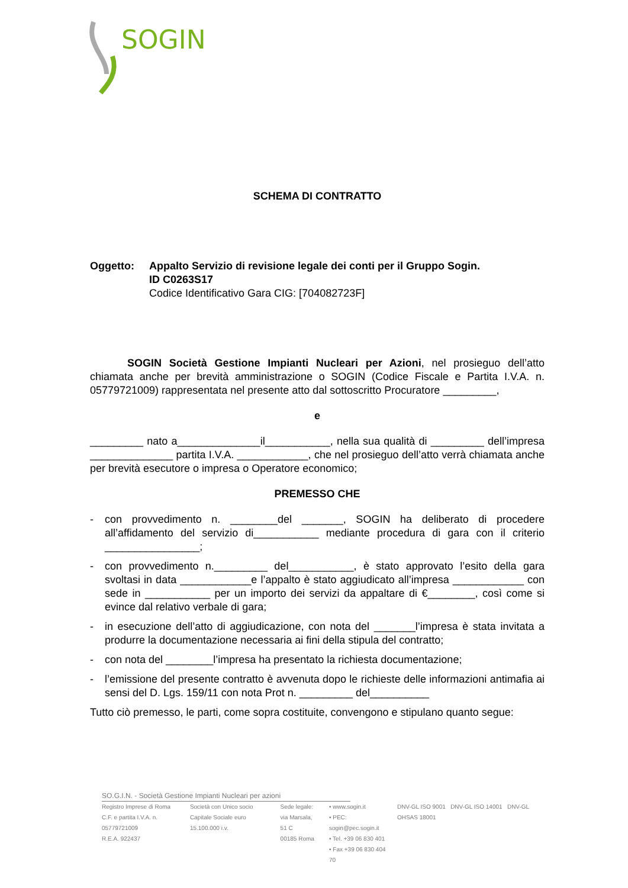SOGIN
SCHEMA DI CONTRATTO
Oggetto: Appalto Servizio di revisione legale dei conti per il Gruppo Sogin.
ID C0263S17
Codice Identificativo Gara CIG: [704082723F]
SOGIN Società Gestione Impianti Nucleari per Azioni, nel prosieguo dell’atto chiamata anche per brevità amministrazione o SOGIN (Codice Fiscale e Partita I.V.A. n. 05779721009) rappresentata nel presente atto dal sottoscritto Procuratore _________,
e
_________ nato a______________il___________, nella sua qualità di _________ dell’impresa ______________ partita I.V.A. ____________, che nel prosieguo dell’atto verrà chiamata anche per brevità esecutore o impresa o Operatore economico;
PREMESSO CHE
- con provvedimento n. ________del _______, SOGIN ha deliberato di procedere all’affidamento del servizio di___________ mediante procedura di gara con il criterio ________________;
- con provvedimento n._________ del___________, è stato approvato l’esito della gara svoltasi in data ____________e l’appalto è stato aggiudicato all’impresa ____________ con sede in ___________ per un importo dei servizi da appaltare di €________, così come si evince dal relativo verbale di gara;
- in esecuzione dell’atto di aggiudicazione, con nota del _______l’impresa è stata invitata a produrre la documentazione necessaria ai fini della stipula del contratto;
- con nota del ________l’impresa ha presentato la richiesta documentazione;
- l’emissione del presente contratto è avvenuta dopo le richieste delle informazioni antimafia ai sensi del D. Lgs. 159/11 con nota Prot n. _________ del__________
Tutto ciò premesso, le parti, come sopra costituite, convengono e stipulano quanto segue:
SO.G.I.N. - Società Gestione Impianti Nucleari per azioni
Registro Imprese di Roma
C.F. e partita I.V.A. n. 05779721009
R.E.A. 922437
Società con Unico socio
Capitale Sociale euro 15.100.000 i.v.
Sede legale:
via Marsala, 51 C
00185 Roma
• www.sogin.it
• PEC: sogin@pec.sogin.it
• Tel. +39 06 830 401
• Fax +39 06 830 404 70
DNV-GL ISO 9001 DNV-GL ISO 14001 DNV-GL OHSAS 18001